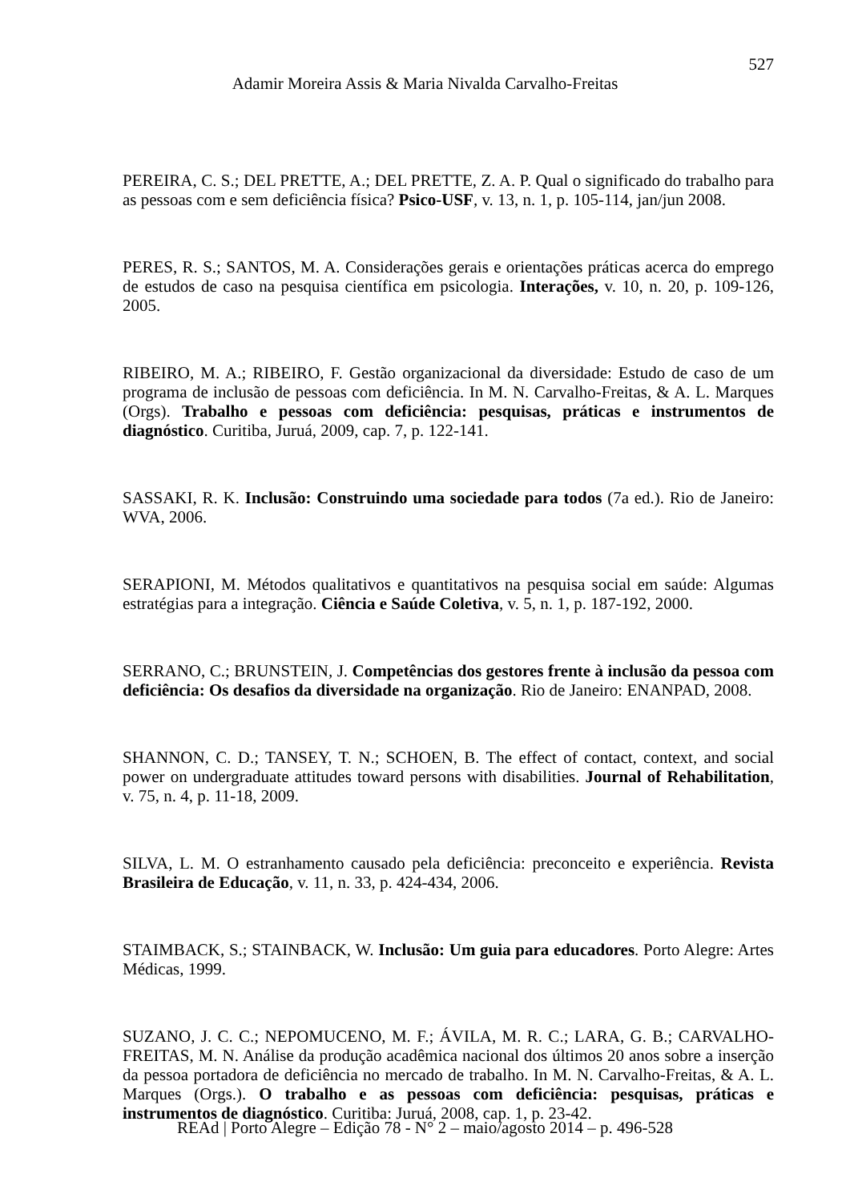527
Adamir Moreira Assis & Maria Nivalda Carvalho-Freitas
PEREIRA, C. S.; DEL PRETTE, A.; DEL PRETTE, Z. A. P. Qual o significado do trabalho para as pessoas com e sem deficiência física? Psico-USF, v. 13, n. 1, p. 105-114, jan/jun 2008.
PERES, R. S.; SANTOS, M. A. Considerações gerais e orientações práticas acerca do emprego de estudos de caso na pesquisa científica em psicologia. Interações, v. 10, n. 20, p. 109-126, 2005.
RIBEIRO, M. A.; RIBEIRO, F. Gestão organizacional da diversidade: Estudo de caso de um programa de inclusão de pessoas com deficiência. In M. N. Carvalho-Freitas, & A. L. Marques (Orgs). Trabalho e pessoas com deficiência: pesquisas, práticas e instrumentos de diagnóstico. Curitiba, Juruá, 2009, cap. 7, p. 122-141.
SASSAKI, R. K. Inclusão: Construindo uma sociedade para todos (7a ed.). Rio de Janeiro: WVA, 2006.
SERAPIONI, M. Métodos qualitativos e quantitativos na pesquisa social em saúde: Algumas estratégias para a integração. Ciência e Saúde Coletiva, v. 5, n. 1, p. 187-192, 2000.
SERRANO, C.; BRUNSTEIN, J. Competências dos gestores frente à inclusão da pessoa com deficiência: Os desafios da diversidade na organização. Rio de Janeiro: ENANPAD, 2008.
SHANNON, C. D.; TANSEY, T. N.; SCHOEN, B. The effect of contact, context, and social power on undergraduate attitudes toward persons with disabilities. Journal of Rehabilitation, v. 75, n. 4, p. 11-18, 2009.
SILVA, L. M. O estranhamento causado pela deficiência: preconceito e experiência. Revista Brasileira de Educação, v. 11, n. 33, p. 424-434, 2006.
STAIMBACK, S.; STAINBACK, W. Inclusão: Um guia para educadores. Porto Alegre: Artes Médicas, 1999.
SUZANO, J. C. C.; NEPOMUCENO, M. F.; ÁVILA, M. R. C.; LARA, G. B.; CARVALHO-FREITAS, M. N. Análise da produção acadêmica nacional dos últimos 20 anos sobre a inserção da pessoa portadora de deficiência no mercado de trabalho. In M. N. Carvalho-Freitas, & A. L. Marques (Orgs.). O trabalho e as pessoas com deficiência: pesquisas, práticas e instrumentos de diagnóstico. Curitiba: Juruá, 2008, cap. 1, p. 23-42.
REAd | Porto Alegre – Edição 78 - N° 2 – maio/agosto 2014 – p. 496-528